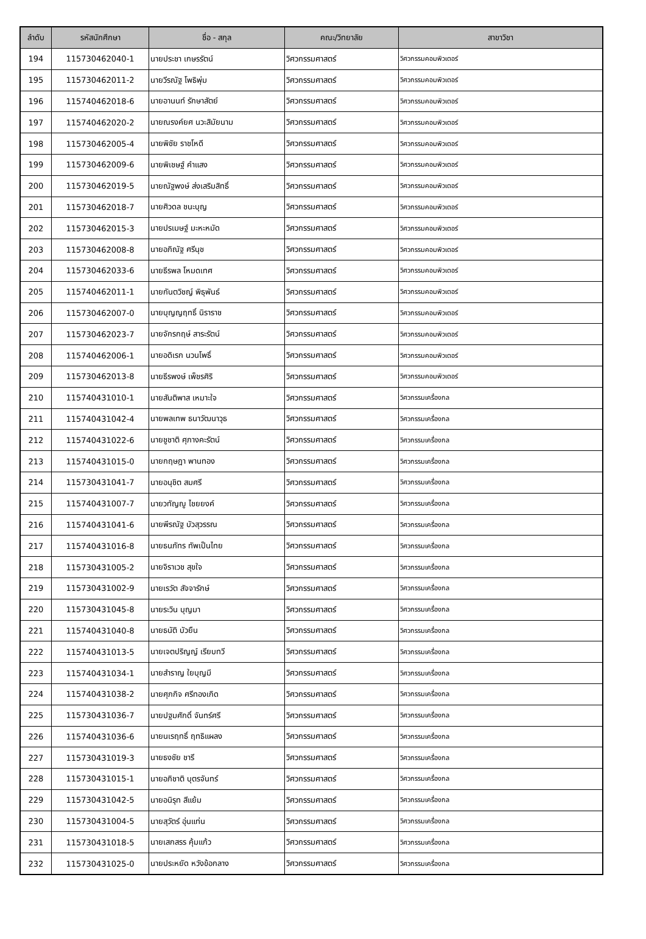| ลำดับ | รหัสนักศึกษา | ชื่อ - สกุล | คณะ/วิทยาลัย | สาขาวิชา |
| --- | --- | --- | --- | --- |
| 194 | 115730462040-1 | นายประชา เกษรรัตน์ | วิศวกรรมศาสตร์ | วิศวกรรมคอมพิวเตอร์ |
| 195 | 115730462011-2 | นายวีรณัฐ โพธิพุ่ม | วิศวกรรมศาสตร์ | วิศวกรรมคอมพิวเตอร์ |
| 196 | 115740462018-6 | นายอานนท์ รักษาสัตย์ | วิศวกรรมศาสตร์ | วิศวกรรมคอมพิวเตอร์ |
| 197 | 115740462020-2 | นายณรงค์ยศ นวะสิมัยนาม | วิศวกรรมศาสตร์ | วิศวกรรมคอมพิวเตอร์ |
| 198 | 115730462005-4 | นายพิชัย ราชโหดี | วิศวกรรมศาสตร์ | วิศวกรรมคอมพิวเตอร์ |
| 199 | 115730462009-6 | นายพิเชษฐ์ คำแสง | วิศวกรรมศาสตร์ | วิศวกรรมคอมพิวเตอร์ |
| 200 | 115730462019-5 | นายณัฐพงษ์ ส่งเสริมสิทธิ์ | วิศวกรรมศาสตร์ | วิศวกรรมคอมพิวเตอร์ |
| 201 | 115730462018-7 | นายศิวดล ชนะบุญ | วิศวกรรมศาสตร์ | วิศวกรรมคอมพิวเตอร์ |
| 202 | 115730462015-3 | นายปรเมษฐ์ มะหะหมัด | วิศวกรรมศาสตร์ | วิศวกรรมคอมพิวเตอร์ |
| 203 | 115730462008-8 | นายอภิณัฐ ศรีนุช | วิศวกรรมศาสตร์ | วิศวกรรมคอมพิวเตอร์ |
| 204 | 115730462033-6 | นายธีรพล โหมดเทศ | วิศวกรรมศาสตร์ | วิศวกรรมคอมพิวเตอร์ |
| 205 | 115740462011-1 | นายกันตวิชญ์ พิธุพันธ์ | วิศวกรรมศาสตร์ | วิศวกรรมคอมพิวเตอร์ |
| 206 | 115730462007-0 | นายบุญญฤทธิ์ นิราราช | วิศวกรรมศาสตร์ | วิศวกรรมคอมพิวเตอร์ |
| 207 | 115730462023-7 | นายจักรกฤษ์ สาระรัตน์ | วิศวกรรมศาสตร์ | วิศวกรรมคอมพิวเตอร์ |
| 208 | 115740462006-1 | นายอดิเรก นวนโพธิ์ | วิศวกรรมศาสตร์ | วิศวกรรมคอมพิวเตอร์ |
| 209 | 115730462013-8 | นายธีรพงษ์ เพ็ชรศิริ | วิศวกรรมศาสตร์ | วิศวกรรมคอมพิวเตอร์ |
| 210 | 115740431010-1 | นายสันติพาส เหมาะใจ | วิศวกรรมศาสตร์ | วิศวกรรมเครื่องกล |
| 211 | 115740431042-4 | นายพลเทพ ธนาวัฒนาวุธ | วิศวกรรมศาสตร์ | วิศวกรรมเครื่องกล |
| 212 | 115740431022-6 | นายชูชาติ ศุภางคะรัตน์ | วิศวกรรมศาสตร์ | วิศวกรรมเครื่องกล |
| 213 | 115740431015-0 | นายกฤษฎา พานทอง | วิศวกรรมศาสตร์ | วิศวกรรมเครื่องกล |
| 214 | 115730431041-7 | นายอนุชิต สมศรี | วิศวกรรมศาสตร์ | วิศวกรรมเครื่องกล |
| 215 | 115740431007-7 | นายวทัญญู ไชยยงค์ | วิศวกรรมศาสตร์ | วิศวกรรมเครื่องกล |
| 216 | 115740431041-6 | นายพีรณัฐ บัวสุวรรณ | วิศวกรรมศาสตร์ | วิศวกรรมเครื่องกล |
| 217 | 115740431016-8 | นายธนภัทร ทัพเป็นไทย | วิศวกรรมศาสตร์ | วิศวกรรมเครื่องกล |
| 218 | 115730431005-2 | นายจิราเวช สุขใจ | วิศวกรรมศาสตร์ | วิศวกรรมเครื่องกล |
| 219 | 115730431002-9 | นายเรวัต สัจจารักษ์ | วิศวกรรมศาสตร์ | วิศวกรรมเครื่องกล |
| 220 | 115730431045-8 | นายระวิน บุญมา | วิศวกรรมศาสตร์ | วิศวกรรมเครื่องกล |
| 221 | 115740431040-8 | นายธนัติ บัวยืน | วิศวกรรมศาสตร์ | วิศวกรรมเครื่องกล |
| 222 | 115740431013-5 | นายเจตปริญญ์ เรียบทวี | วิศวกรรมศาสตร์ | วิศวกรรมเครื่องกล |
| 223 | 115740431034-1 | นายสำราญ ใยบุญมี | วิศวกรรมศาสตร์ | วิศวกรรมเครื่องกล |
| 224 | 115740431038-2 | นายศุภกิจ ศรีทองเกิด | วิศวกรรมศาสตร์ | วิศวกรรมเครื่องกล |
| 225 | 115730431036-7 | นายปฐมศักดิ์ จันทร์ศรี | วิศวกรรมศาสตร์ | วิศวกรรมเครื่องกล |
| 226 | 115740431036-6 | นายนเรฤทธิ์ ฤทธิแผลง | วิศวกรรมศาสตร์ | วิศวกรรมเครื่องกล |
| 227 | 115730431019-3 | นายธงชัย ชารี | วิศวกรรมศาสตร์ | วิศวกรรมเครื่องกล |
| 228 | 115730431015-1 | นายอภิชาติ บุตรจันทร์ | วิศวกรรมศาสตร์ | วิศวกรรมเครื่องกล |
| 229 | 115730431042-5 | นายอนิรุท สีแย้ม | วิศวกรรมศาสตร์ | วิศวกรรมเครื่องกล |
| 230 | 115730431004-5 | นายสุวัตร์ อุ่นแท่น | วิศวกรรมศาสตร์ | วิศวกรรมเครื่องกล |
| 231 | 115730431018-5 | นายเสกสรร คุ้มแก้ว | วิศวกรรมศาสตร์ | วิศวกรรมเครื่องกล |
| 232 | 115730431025-0 | นายประหยัด หวังข้อกลาง | วิศวกรรมศาสตร์ | วิศวกรรมเครื่องกล |